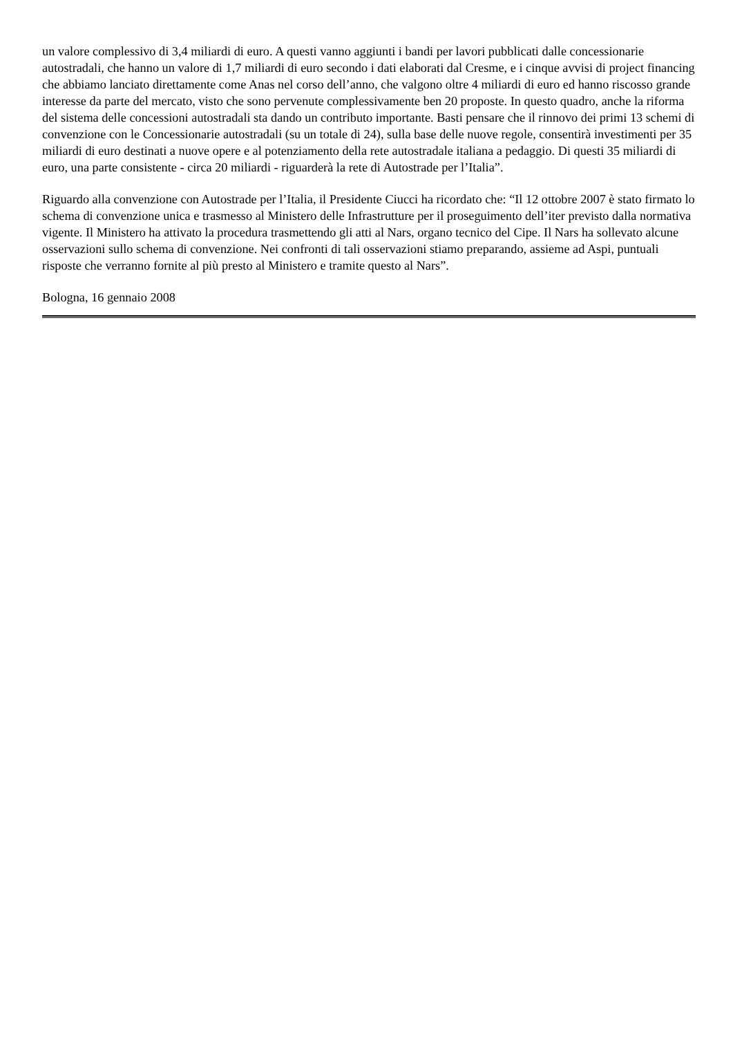un valore complessivo di 3,4 miliardi di euro. A questi vanno aggiunti i bandi per lavori pubblicati dalle concessionarie autostradali, che hanno un valore di 1,7 miliardi di euro secondo i dati elaborati dal Cresme, e i cinque avvisi di project financing che abbiamo lanciato direttamente come Anas nel corso dell’anno, che valgono oltre 4 miliardi di euro ed hanno riscosso grande interesse da parte del mercato, visto che sono pervenute complessivamente ben 20 proposte. In questo quadro, anche la riforma del sistema delle concessioni autostradali sta dando un contributo importante. Basti pensare che il rinnovo dei primi 13 schemi di convenzione con le Concessionarie autostradali (su un totale di 24), sulla base delle nuove regole, consentirà investimenti per 35 miliardi di euro destinati a nuove opere e al potenziamento della rete autostradale italiana a pedaggio. Di questi 35 miliardi di euro, una parte consistente - circa 20 miliardi - riguarderà la rete di Autostrade per l’Italia”.
Riguardo alla convenzione con Autostrade per l’Italia, il Presidente Ciucci ha ricordato che: “Il 12 ottobre 2007 è stato firmato lo schema di convenzione unica e trasmesso al Ministero delle Infrastrutture per il proseguimento dell’iter previsto dalla normativa vigente. Il Ministero ha attivato la procedura trasmettendo gli atti al Nars, organo tecnico del Cipe. Il Nars ha sollevato alcune osservazioni sullo schema di convenzione. Nei confronti di tali osservazioni stiamo preparando, assieme ad Aspi, puntuali risposte che verranno fornite al più presto al Ministero e tramite questo al Nars”.
Bologna, 16 gennaio 2008